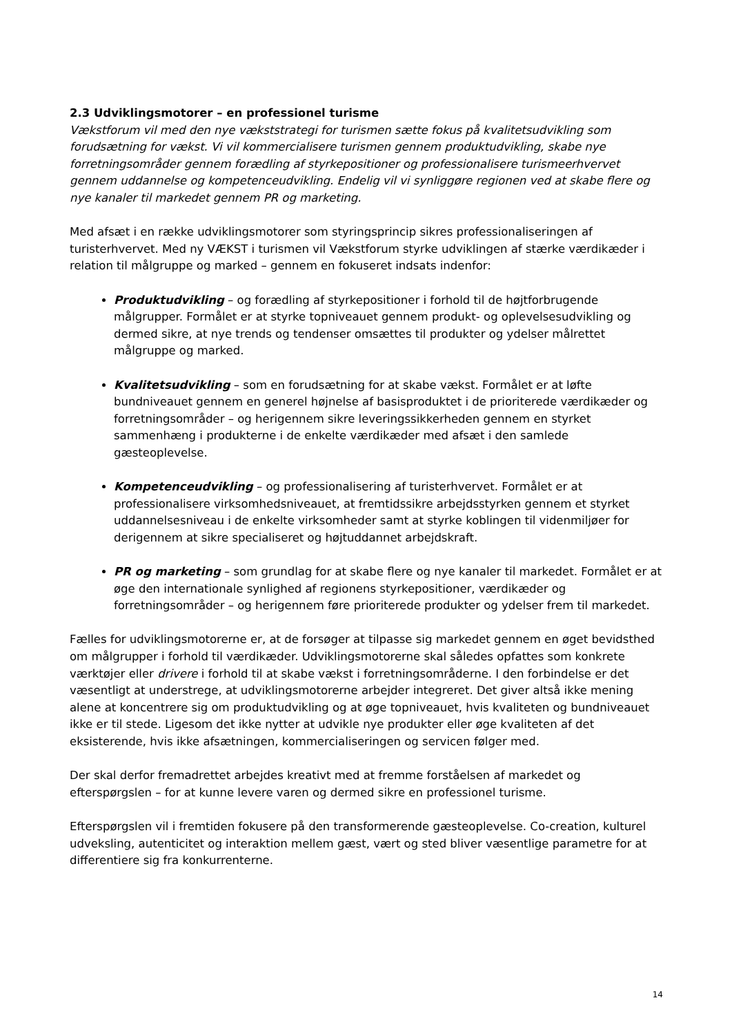2.3 Udviklingsmotorer – en professionel turisme
Vækstforum vil med den nye vækststrategi for turismen sætte fokus på kvalitetsudvikling som forudsætning for vækst. Vi vil kommercialisere turismen gennem produktudvikling, skabe nye forretningsområder gennem forædling af styrkepositioner og professionalisere turismeerhvervet gennem uddannelse og kompetenceudvikling. Endelig vil vi synliggøre regionen ved at skabe flere og nye kanaler til markedet gennem PR og marketing.
Med afsæt i en række udviklingsmotorer som styringsprincip sikres professionaliseringen af turisterhvervet. Med ny VÆKST i turismen vil Vækstforum styrke udviklingen af stærke værdikæder i relation til målgruppe og marked – gennem en fokuseret indsats indenfor:
Produktudvikling – og forædling af styrkepositioner i forhold til de højtforbrugende målgrupper. Formålet er at styrke topniveauet gennem produkt- og oplevelsesudvikling og dermed sikre, at nye trends og tendenser omsættes til produkter og ydelser målrettet målgruppe og marked.
Kvalitetsudvikling – som en forudsætning for at skabe vækst. Formålet er at løfte bundniveauet gennem en generel højnelse af basisproduktet i de prioriterede værdikæder og forretningsområder – og herigennem sikre leveringssikkerheden gennem en styrket sammenhæng i produkterne i de enkelte værdikæder med afsæt i den samlede gæsteoplevelse.
Kompetenceudvikling – og professionalisering af turisterhvervet. Formålet er at professionalisere virksomhedsniveauet, at fremtidssikre arbejdsstyrken gennem et styrket uddannelsesniveau i de enkelte virksomheder samt at styrke koblingen til videnmiljøer for derigennem at sikre specialiseret og højtuddannet arbejdskraft.
PR og marketing – som grundlag for at skabe flere og nye kanaler til markedet. Formålet er at øge den internationale synlighed af regionens styrkepositioner, værdikæder og forretningsområder – og herigennem føre prioriterede produkter og ydelser frem til markedet.
Fælles for udviklingsmotorerne er, at de forsøger at tilpasse sig markedet gennem en øget bevidsthed om målgrupper i forhold til værdikæder. Udviklingsmotorerne skal således opfattes som konkrete værktøjer eller drivere i forhold til at skabe vækst i forretningsområderne. I den forbindelse er det væsentligt at understrege, at udviklingsmotorerne arbejder integreret. Det giver altså ikke mening alene at koncentrere sig om produktudvikling og at øge topniveauet, hvis kvaliteten og bundniveauet ikke er til stede. Ligesom det ikke nytter at udvikle nye produkter eller øge kvaliteten af det eksisterende, hvis ikke afsætningen, kommercialiseringen og servicen følger med.
Der skal derfor fremadrettet arbejdes kreativt med at fremme forståelsen af markedet og efterspørgslen – for at kunne levere varen og dermed sikre en professionel turisme.
Efterspørgslen vil i fremtiden fokusere på den transformerende gæsteoplevelse. Co-creation, kulturel udveksling, autenticitet og interaktion mellem gæst, vært og sted bliver væsentlige parametre for at differentiere sig fra konkurrenterne.
14